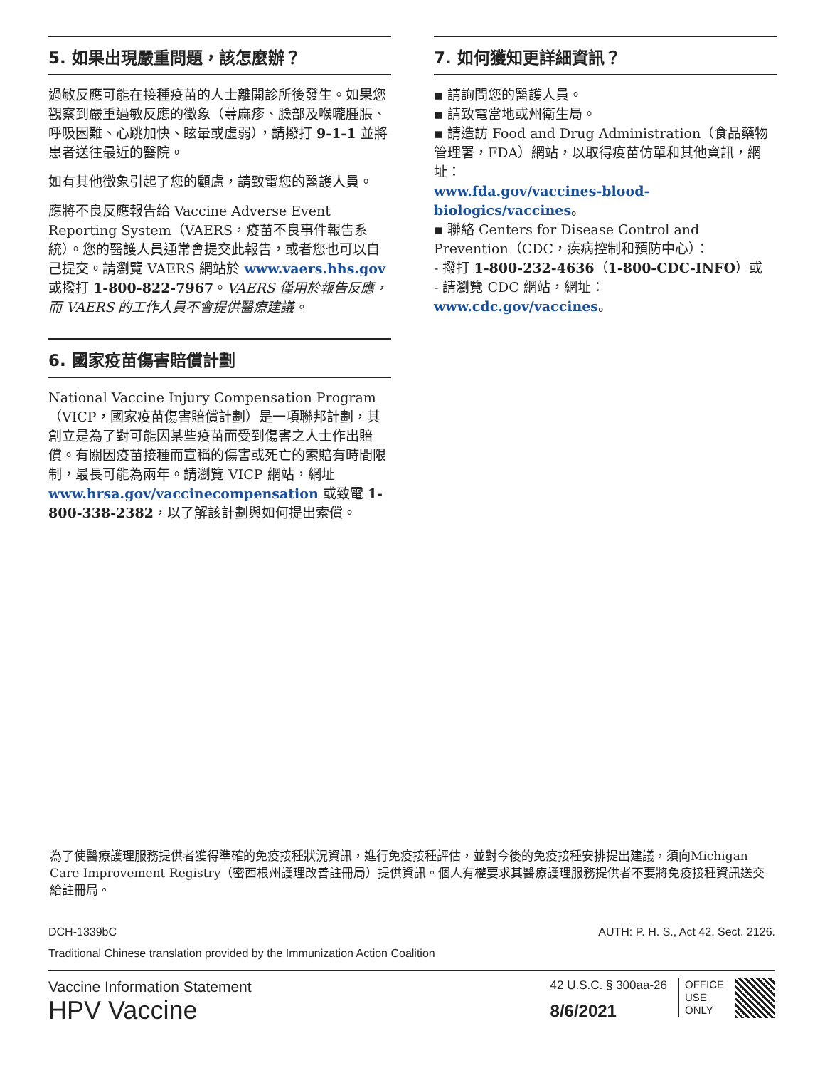5. 如果出現嚴重問題，該怎麼辦？
過敏反應可能在接種疫苗的人士離開診所後發生。如果您觀察到嚴重過敏反應的徵象（蕁麻疹、臉部及喉嚨腫脹、呼吸困難、心跳加快、眩暈或虛弱），請撥打 9-1-1 並將患者送往最近的醫院。
如有其他徵象引起了您的顧慮，請致電您的醫護人員。
應將不良反應報告給 Vaccine Adverse Event Reporting System（VAERS，疫苗不良事件報告系統）。您的醫護人員通常會提交此報告，或者您也可以自己提交。請瀏覽 VAERS 網站於 www.vaers.hhs.gov 或撥打 1-800-822-7967。VAERS 僅用於報告反應，而 VAERS 的工作人員不會提供醫療建議。
6. 國家疫苗傷害賠償計劃
National Vaccine Injury Compensation Program（VICP，國家疫苗傷害賠償計劃）是一項聯邦計劃，其創立是為了對可能因某些疫苗而受到傷害之人士作出賠償。有關因疫苗接種而宣稱的傷害或死亡的索賠有時間限制，最長可能為兩年。請瀏覽 VICP 網站，網址 www.hrsa.gov/vaccinecompensation 或致電 1-800-338-2382，以了解該計劃與如何提出索償。
7. 如何獲知更詳細資訊？
▪ 請詢問您的醫護人員。
▪ 請致電當地或州衛生局。
▪ 請造訪 Food and Drug Administration（食品藥物管理署，FDA）網站，以取得疫苗仿單和其他資訊，網址：
www.fda.gov/vaccines-blood-biologics/vaccines。
▪ 聯絡 Centers for Disease Control and Prevention（CDC，疾病控制和預防中心）：
- 撥打 1-800-232-4636（1-800-CDC-INFO）或
- 請瀏覽 CDC 網站，網址：www.cdc.gov/vaccines。
為了使醫療護理服務提供者獲得準確的免疫接種狀況資訊，進行免疫接種評估，並對今後的免疫接種安排提出建議，須向Michigan Care Improvement Registry（密西根州護理改善註冊局）提供資訊。個人有權要求其醫療護理服務提供者不要將免疫接種資訊送交給註冊局。
DCH-1339bC AUTH: P. H. S., Act 42, Sect. 2126.
Traditional Chinese translation provided by the Immunization Action Coalition
Vaccine Information Statement
HPV Vaccine
42 U.S.C. § 300aa-26
8/6/2021
OFFICE
USE
ONLY